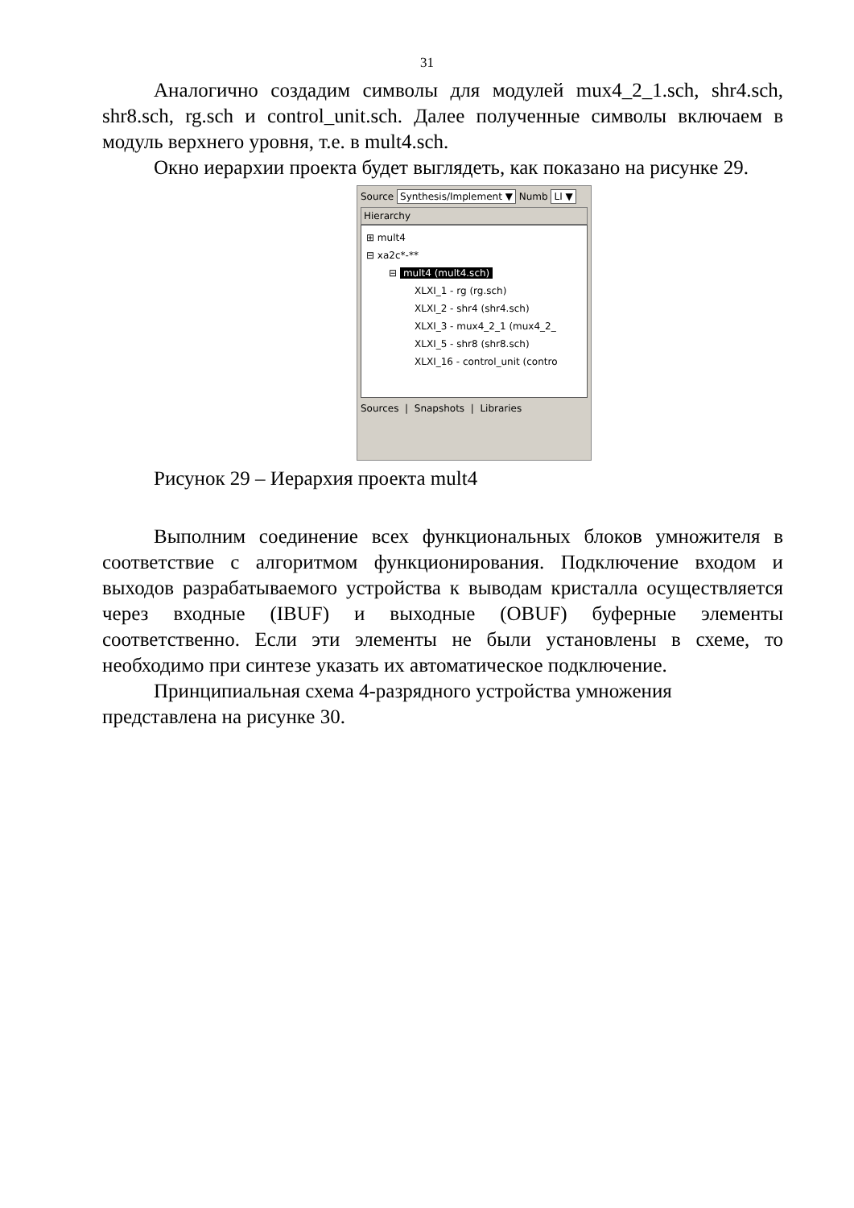31
Аналогично создадим символы для модулей mux4_2_1.sch, shr4.sch, shr8.sch, rg.sch и control_unit.sch. Далее полученные символы включаем в модуль верхнего уровня, т.е. в mult4.sch.
Окно иерархии проекта будет выглядеть, как показано на рисунке 29.
Source Synthesis/Implement ▼ Numb LI ▼
Hierarchy
⊞ mult4
⊟ xa2c*-**
⊟ mult4 (mult4.sch)
XLXI_1 - rg (rg.sch)
XLXI_2 - shr4 (shr4.sch)
XLXI_3 - mux4_2_1 (mux4_2_
XLXI_5 - shr8 (shr8.sch)
XLXI_16 - control_unit (contro
Sources | Snapshots | Libraries
Рисунок 29 – Иерархия проекта mult4
Выполним соединение всех функциональных блоков умножителя в соответствие с алгоритмом функционирования. Подключение входом и выходов разрабатываемого устройства к выводам кристалла осуществляется через входные (IBUF) и выходные (OBUF) буферные элементы соответственно. Если эти элементы не были установлены в схеме, то необходимо при синтезе указать их автоматическое подключение.
Принципиальная схема 4-разрядного устройства умножения представлена на рисунке 30.